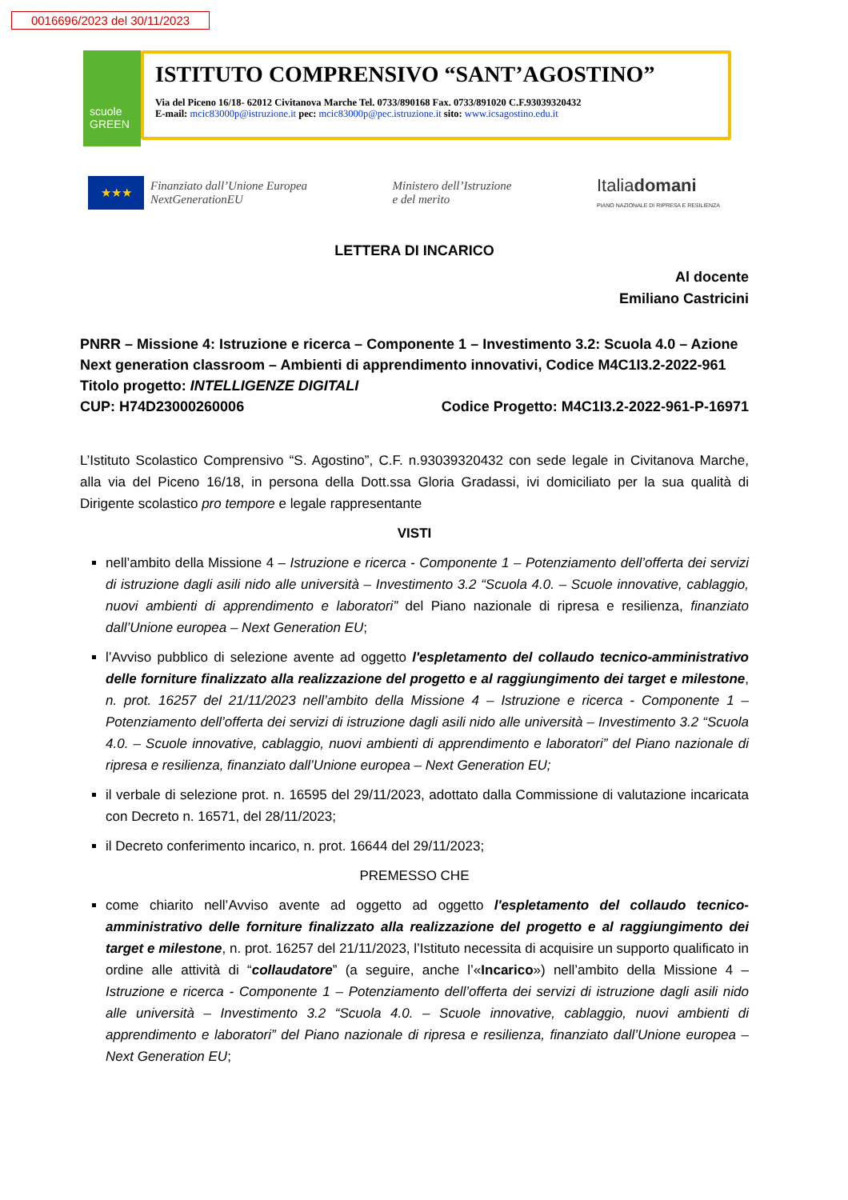0016696/2023 del 30/11/2023
scuole
GREEN
ISTITUTO COMPRENSIVO “SANT’AGOSTINO”
Via del Piceno 16/18- 62012 Civitanova Marche Tel. 0733/890168 Fax. 0733/891020 C.F.93039320432
E-mail: mcic83000p@istruzione.it pec: mcic83000p@pec.istruzione.it sito: www.icsagostino.edu.it
★★★
Finanziato dall’Unione Europea
NextGenerationEU
Ministero dell’Istruzione
e del merito
Italiadomani
PIANO NAZIONALE DI RIPRESA E RESILIENZA
LETTERA DI INCARICO
Al docente
Emiliano Castricini
PNRR – Missione 4: Istruzione e ricerca – Componente 1 – Investimento 3.2: Scuola 4.0 – Azione Next generation classroom – Ambienti di apprendimento innovativi, Codice M4C1I3.2-2022-961
Titolo progetto: INTELLIGENZE DIGITALI
CUP: H74D23000260006 Codice Progetto: M4C1I3.2-2022-961-P-16971
L’Istituto Scolastico Comprensivo “S. Agostino”, C.F. n.93039320432 con sede legale in Civitanova Marche, alla via del Piceno 16/18, in persona della Dott.ssa Gloria Gradassi, ivi domiciliato per la sua qualità di Dirigente scolastico pro tempore e legale rappresentante
VISTI
nell’ambito della Missione 4 – Istruzione e ricerca - Componente 1 – Potenziamento dell’offerta dei servizi di istruzione dagli asili nido alle università – Investimento 3.2 “Scuola 4.0. – Scuole innovative, cablaggio, nuovi ambienti di apprendimento e laboratori” del Piano nazionale di ripresa e resilienza, finanziato dall’Unione europea – Next Generation EU;
l’Avviso pubblico di selezione avente ad oggetto l'espletamento del collaudo tecnico-amministrativo delle forniture finalizzato alla realizzazione del progetto e al raggiungimento dei target e milestone, n. prot. 16257 del 21/11/2023 nell’ambito della Missione 4 – Istruzione e ricerca - Componente 1 – Potenziamento dell’offerta dei servizi di istruzione dagli asili nido alle università – Investimento 3.2 “Scuola 4.0. – Scuole innovative, cablaggio, nuovi ambienti di apprendimento e laboratori” del Piano nazionale di ripresa e resilienza, finanziato dall’Unione europea – Next Generation EU;
il verbale di selezione prot. n. 16595 del 29/11/2023, adottato dalla Commissione di valutazione incaricata con Decreto n. 16571, del 28/11/2023;
il Decreto conferimento incarico, n. prot. 16644 del 29/11/2023;
PREMESSO CHE
come chiarito nell’Avviso avente ad oggetto ad oggetto l'espletamento del collaudo tecnico-amministrativo delle forniture finalizzato alla realizzazione del progetto e al raggiungimento dei target e milestone, n. prot. 16257 del 21/11/2023, l’Istituto necessita di acquisire un supporto qualificato in ordine alle attività di “collaudatore” (a seguire, anche l’«Incarico») nell’ambito della Missione 4 – Istruzione e ricerca - Componente 1 – Potenziamento dell’offerta dei servizi di istruzione dagli asili nido alle università – Investimento 3.2 “Scuola 4.0. – Scuole innovative, cablaggio, nuovi ambienti di apprendimento e laboratori” del Piano nazionale di ripresa e resilienza, finanziato dall’Unione europea – Next Generation EU;